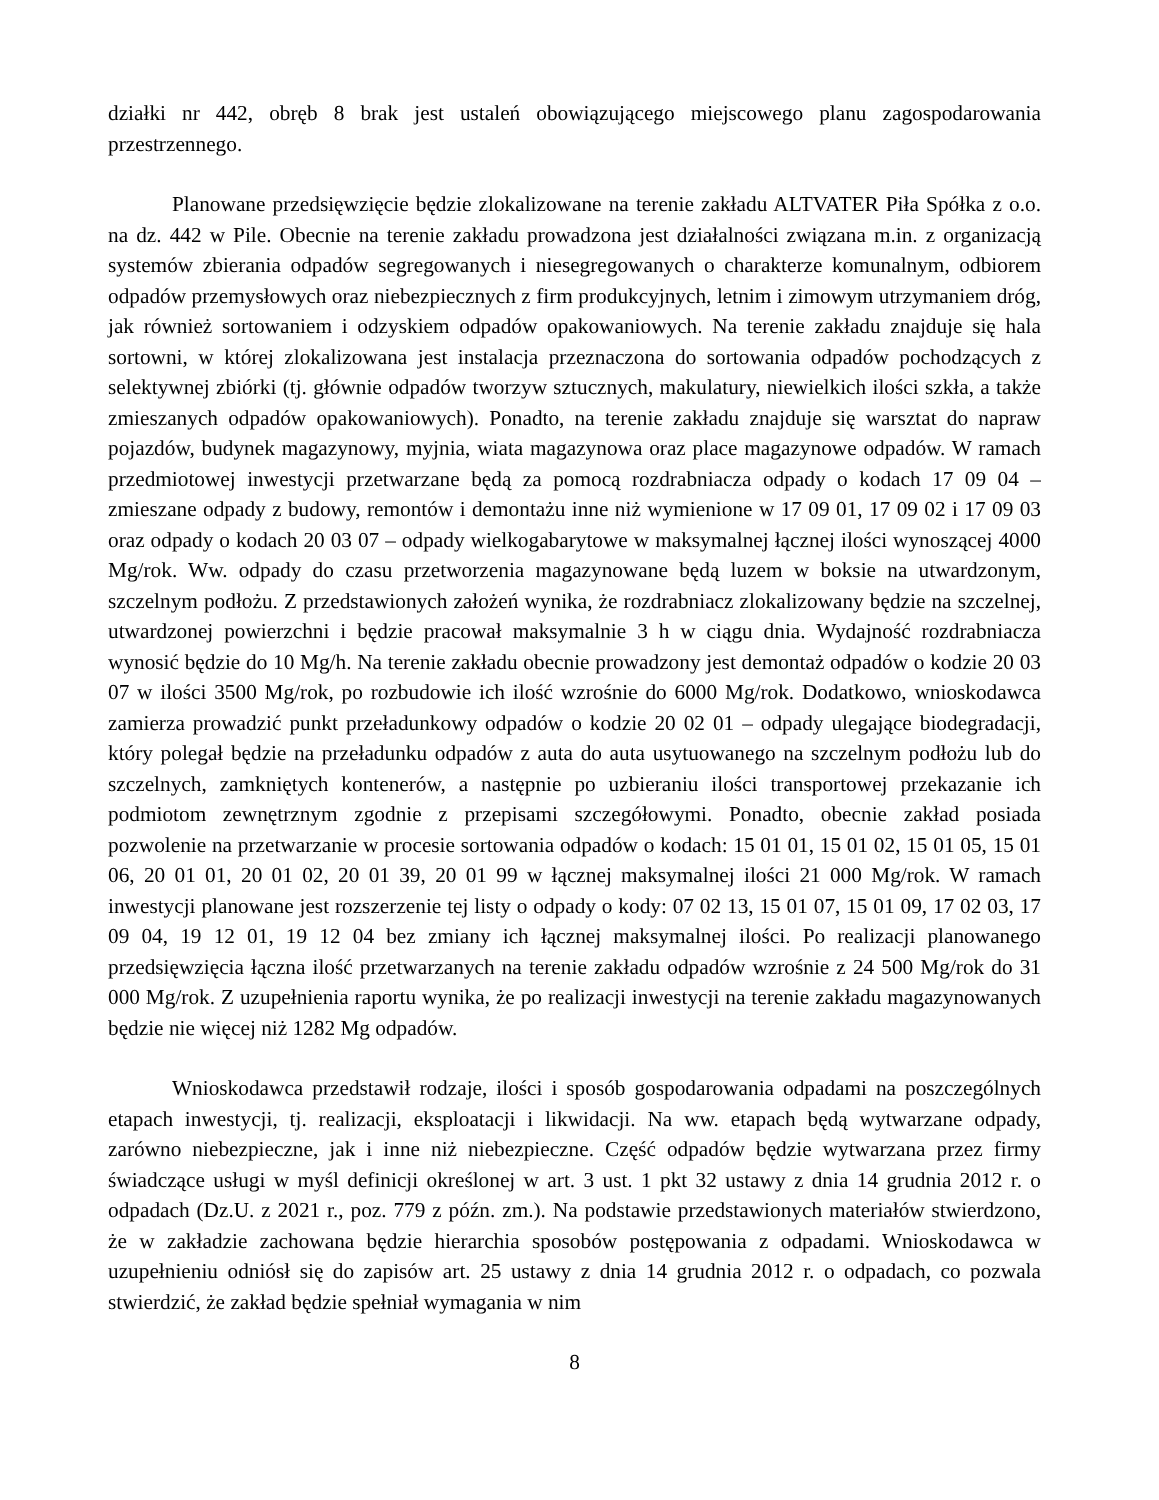działki nr 442, obręb 8 brak jest ustaleń obowiązującego miejscowego planu zagospodarowania przestrzennego.
Planowane przedsięwzięcie będzie zlokalizowane na terenie zakładu ALTVATER Piła Spółka z o.o. na dz. 442 w Pile. Obecnie na terenie zakładu prowadzona jest działalności związana m.in. z organizacją systemów zbierania odpadów segregowanych i niesegregowanych o charakterze komunalnym, odbiorem odpadów przemysłowych oraz niebezpiecznych z firm produkcyjnych, letnim i zimowym utrzymaniem dróg, jak również sortowaniem i odzyskiem odpadów opakowaniowych. Na terenie zakładu znajduje się hala sortowni, w której zlokalizowana jest instalacja przeznaczona do sortowania odpadów pochodzących z selektywnej zbiórki (tj. głównie odpadów tworzyw sztucznych, makulatury, niewielkich ilości szkła, a także zmieszanych odpadów opakowaniowych). Ponadto, na terenie zakładu znajduje się warsztat do napraw pojazdów, budynek magazynowy, myjnia, wiata magazynowa oraz place magazynowe odpadów. W ramach przedmiotowej inwestycji przetwarzane będą za pomocą rozdrabniacza odpady o kodach 17 09 04 – zmieszane odpady z budowy, remontów i demontażu inne niż wymienione w 17 09 01, 17 09 02 i 17 09 03 oraz odpady o kodach 20 03 07 – odpady wielkogabarytowe w maksymalnej łącznej ilości wynoszącej 4000 Mg/rok. Ww. odpady do czasu przetworzenia magazynowane będą luzem w boksie na utwardzonym, szczelnym podłożu. Z przedstawionych założeń wynika, że rozdrabniacz zlokalizowany będzie na szczelnej, utwardzonej powierzchni i będzie pracował maksymalnie 3 h w ciągu dnia. Wydajność rozdrabniacza wynosić będzie do 10 Mg/h. Na terenie zakładu obecnie prowadzony jest demontaż odpadów o kodzie 20 03 07 w ilości 3500 Mg/rok, po rozbudowie ich ilość wzrośnie do 6000 Mg/rok. Dodatkowo, wnioskodawca zamierza prowadzić punkt przeładunkowy odpadów o kodzie 20 02 01 – odpady ulegające biodegradacji, który polegał będzie na przeładunku odpadów z auta do auta usytuowanego na szczelnym podłożu lub do szczelnych, zamkniętych kontenerów, a następnie po uzbieraniu ilości transportowej przekazanie ich podmiotom zewnętrznym zgodnie z przepisami szczegółowymi. Ponadto, obecnie zakład posiada pozwolenie na przetwarzanie w procesie sortowania odpadów o kodach: 15 01 01, 15 01 02, 15 01 05, 15 01 06, 20 01 01, 20 01 02, 20 01 39, 20 01 99 w łącznej maksymalnej ilości 21 000 Mg/rok. W ramach inwestycji planowane jest rozszerzenie tej listy o odpady o kody: 07 02 13, 15 01 07, 15 01 09, 17 02 03, 17 09 04, 19 12 01, 19 12 04 bez zmiany ich łącznej maksymalnej ilości. Po realizacji planowanego przedsięwzięcia łączna ilość przetwarzanych na terenie zakładu odpadów wzrośnie z 24 500 Mg/rok do 31 000 Mg/rok. Z uzupełnienia raportu wynika, że po realizacji inwestycji na terenie zakładu magazynowanych będzie nie więcej niż 1282 Mg odpadów.
Wnioskodawca przedstawił rodzaje, ilości i sposób gospodarowania odpadami na poszczególnych etapach inwestycji, tj. realizacji, eksploatacji i likwidacji. Na ww. etapach będą wytwarzane odpady, zarówno niebezpieczne, jak i inne niż niebezpieczne. Część odpadów będzie wytwarzana przez firmy świadczące usługi w myśl definicji określonej w art. 3 ust. 1 pkt 32 ustawy z dnia 14 grudnia 2012 r. o odpadach (Dz.U. z 2021 r., poz. 779 z późn. zm.). Na podstawie przedstawionych materiałów stwierdzono, że w zakładzie zachowana będzie hierarchia sposobów postępowania z odpadami. Wnioskodawca w uzupełnieniu odniósł się do zapisów art. 25 ustawy z dnia 14 grudnia 2012 r. o odpadach, co pozwala stwierdzić, że zakład będzie spełniał wymagania w nim
8